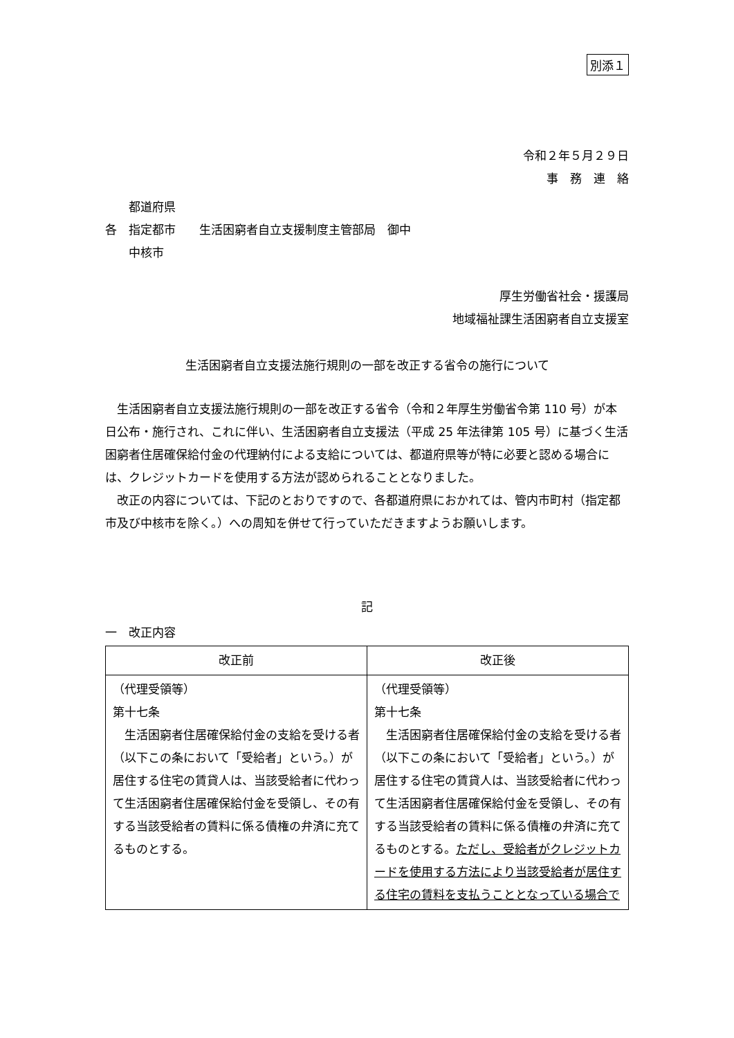別添１
令和２年５月２９日
事　務　連　絡
　　都道府県
各　指定都市　　生活困窮者自立支援制度主管部局　御中
　　中核市
厚生労働省社会・援護局
地域福祉課生活困窮者自立支援室
生活困窮者自立支援法施行規則の一部を改正する省令の施行について
　生活困窮者自立支援法施行規則の一部を改正する省令（令和２年厚生労働省令第 110 号）が本日公布・施行され、これに伴い、生活困窮者自立支援法（平成 25 年法律第 105 号）に基づく生活困窮者住居確保給付金の代理納付による支給については、都道府県等が特に必要と認める場合には、クレジットカードを使用する方法が認められることとなりました。
　改正の内容については、下記のとおりですので、各都道府県におかれては、管内市町村（指定都市及び中核市を除く。）への周知を併せて行っていただきますようお願いします。
記
一　改正内容
| 改正前 | 改正後 |
| --- | --- |
| （代理受領等） 第十七条 生活困窮者住居確保給付金の支給を受ける者（以下この条において「受給者」という。）が居住する住宅の賃貸人は、当該受給者に代わって生活困窮者住居確保給付金を受領し、その有する当該受給者の賃料に係る債権の弁済に充てるものとする。 | （代理受領等） 第十七条 生活困窮者住居確保給付金の支給を受ける者（以下この条において「受給者」という。）が居住する住宅の賃貸人は、当該受給者に代わって生活困窮者住居確保給付金を受領し、その有する当該受給者の賃料に係る債権の弁済に充てるものとする。 ただし、受給者がクレジットカードを使用する方法により当該受給者が居住する住宅の賃料を支払うこととなっている場合で |